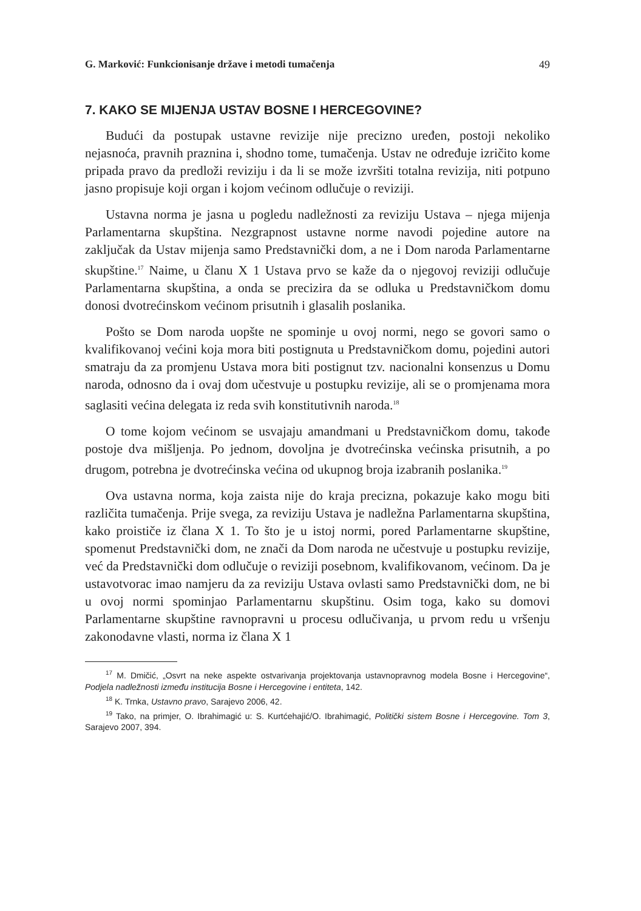G. Marković: Funkcionisanje države i metodi tumačenja 49
7. KAKO SE MIJENJA USTAV BOSNE I HERCEGOVINE?
Budući da postupak ustavne revizije nije precizno uređen, postoji nekoliko nejasnoća, pravnih praznina i, shodno tome, tumačenja. Ustav ne određuje izričito kome pripada pravo da predloži reviziju i da li se može izvršiti totalna revizija, niti potpuno jasno propisuje koji organ i kojom većinom odlučuje o reviziji.
Ustavna norma je jasna u pogledu nadležnosti za reviziju Ustava – njega mijenja Parlamentarna skupština. Nezgrapnost ustavne norme navodi pojedine autore na zaključak da Ustav mijenja samo Predstavnički dom, a ne i Dom naroda Parlamentarne skupštine.<sup>17</sup> Naime, u članu X 1 Ustava prvo se kaže da o njegovoj reviziji odlučuje Parlamentarna skupština, a onda se precizira da se odluka u Predstavničkom domu donosi dvotrećinskom većinom prisutnih i glasalih poslanika.
Pošto se Dom naroda uopšte ne spominje u ovoj normi, nego se govori samo o kvalifikovanoj većini koja mora biti postignuta u Predstavničkom domu, pojedini autori smatraju da za promjenu Ustava mora biti postignut tzv. nacionalni konsenzus u Domu naroda, odnosno da i ovaj dom učestvuje u postupku revizije, ali se o promjenama mora saglasiti većina delegata iz reda svih konstitutivnih naroda.<sup>18</sup>
O tome kojom većinom se usvajaju amandmani u Predstavničkom domu, takođe postoje dva mišljenja. Po jednom, dovoljna je dvotrećinska većinska prisutnih, a po drugom, potrebna je dvotrećinska većina od ukupnog broja izabranih poslanika.<sup>19</sup>
Ova ustavna norma, koja zaista nije do kraja precizna, pokazuje kako mogu biti različita tumačenja. Prije svega, za reviziju Ustava je nadležna Parlamentarna skupština, kako proističe iz člana X 1. To što je u istoj normi, pored Parlamentarne skupštine, spomenut Predstavnički dom, ne znači da Dom naroda ne učestvuje u postupku revizije, već da Predstavnički dom odlučuje o reviziji posebnom, kvalifikovanom, većinom. Da je ustavotvorac imao namjeru da za reviziju Ustava ovlasti samo Predstavnički dom, ne bi u ovoj normi spominjao Parlamentarnu skupštinu. Osim toga, kako su domovi Parlamentarne skupštine ravnopravni u procesu odlučivanja, u prvom redu u vršenju zakonodavne vlasti, norma iz člana X 1
<sup>17</sup> M. Dmičić, „Osvrt na neke aspekte ostvarivanja projektovanja ustavnopravnog modela Bosne i Hercegovine“, Podjela nadležnosti između institucija Bosne i Hercegovine i entiteta, 142.
<sup>18</sup> K. Trnka, Ustavno pravo, Sarajevo 2006, 42.
<sup>19</sup> Tako, na primjer, O. Ibrahimagić u: S. Kurtćehajić/O. Ibrahimagić, Politički sistem Bosne i Hercegovine. Tom 3, Sarajevo 2007, 394.